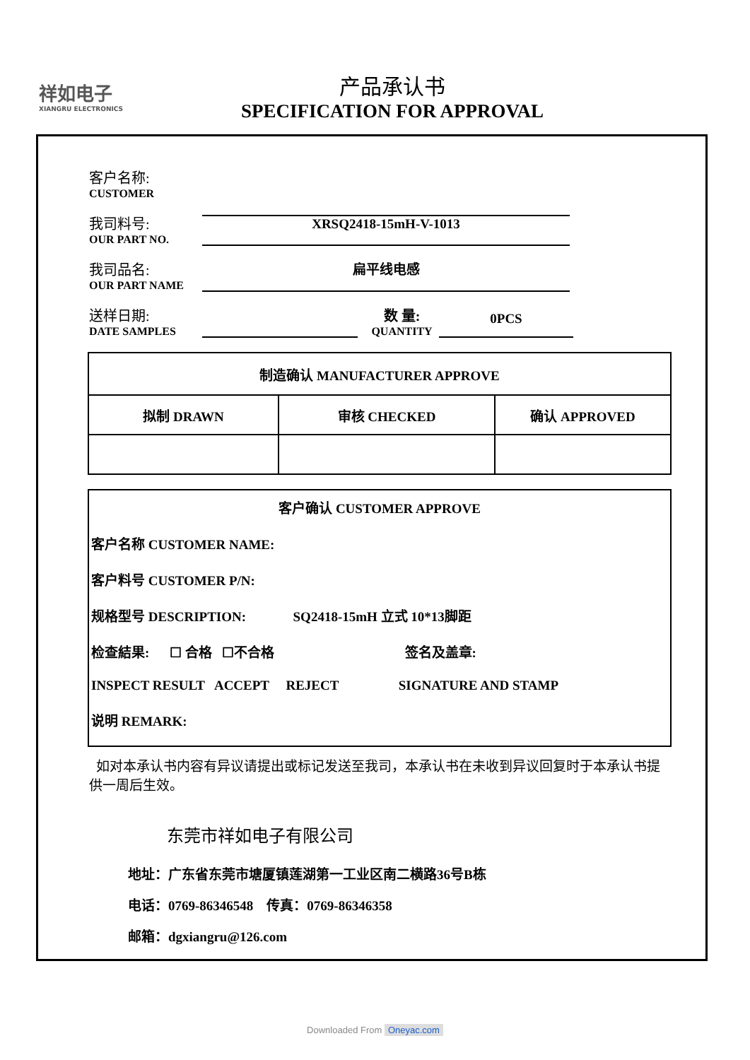祥如电子
XIANGRU ELECTRONICS
产品承认书
SPECIFICATION FOR APPROVAL
客户名称:
CUSTOMER
我司料号:
OUR PART NO.
XRSQ2418-15mH-V-1013
我司品名:
OUR PART NAME
扁平线电感
送样日期:
DATE SAMPLES
数 量:
QUANTITY
0PCS
| 制造确认 MANUFACTURER APPROVE | | |
| 拟制 DRAWN | 审核 CHECKED | 确认 APPROVED |
客户确认 CUSTOMER APPROVE
客户名称 CUSTOMER NAME:
客户料号 CUSTOMER P/N:
规格型号 DESCRIPTION: SQ2418-15mH 立式 10*13脚距
检查結果: ☐ 合格 ☐不合格 签名及盖章:
INSPECT RESULT ACCEPT REJECT SIGNATURE AND STAMP
说明 REMARK:
如对本承认书内容有异议请提出或标记发送至我司，本承认书在未收到异议回复时于本承认书提供一周后生效。
东莞市祥如电子有限公司
地址：广东省东莞市塘厦镇莲湖第一工业区南二横路36号B栋
电话：0769-86346548 传真：0769-86346358
邮箱：dgxiangru@126.com
Downloaded From Oneyac.com